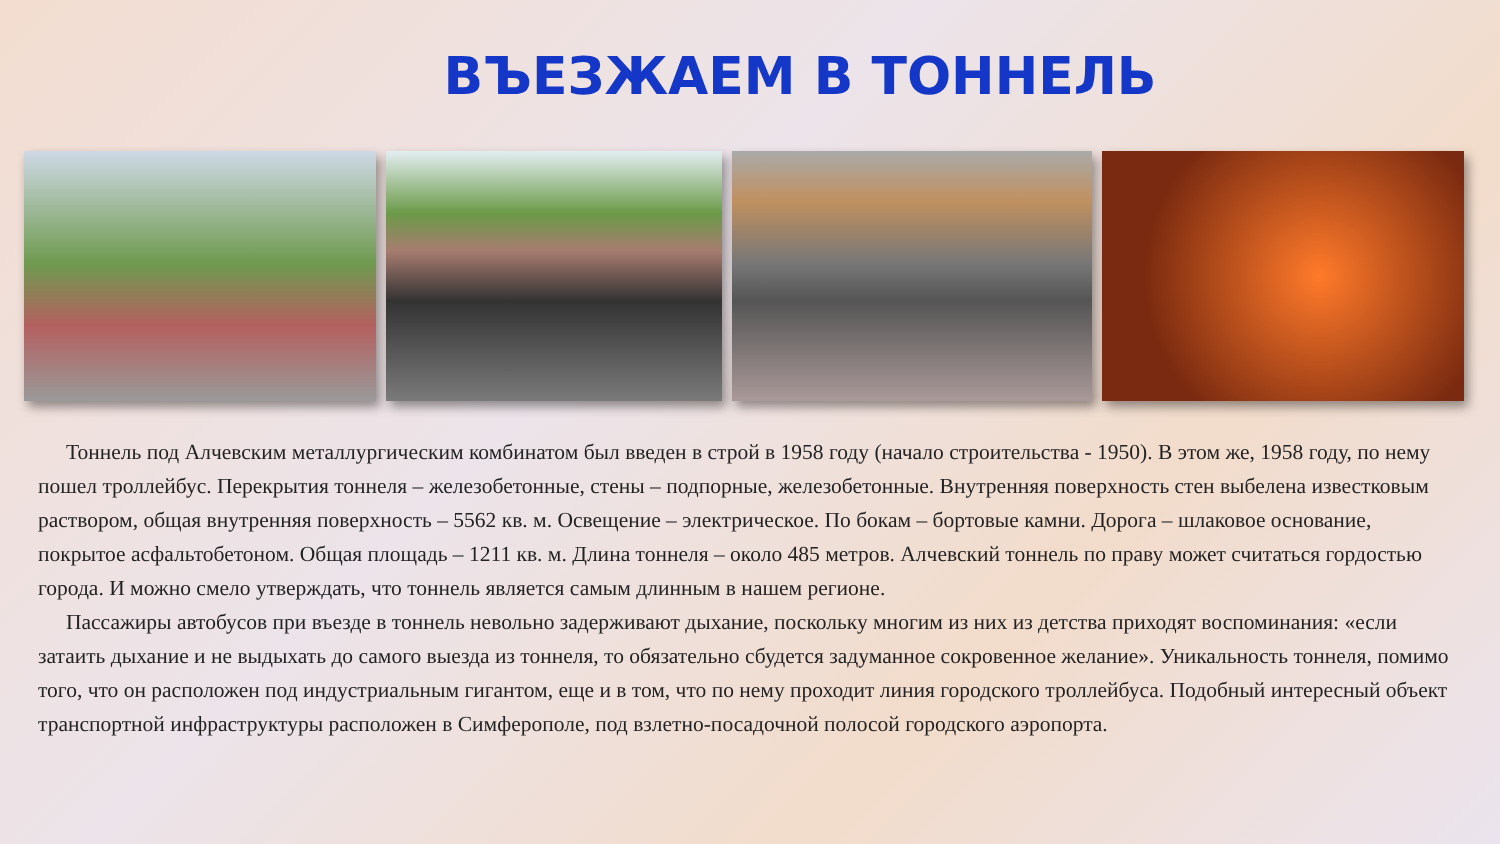ВЪЕЗЖАЕМ В ТОННЕЛЬ
Тоннель под Алчевским металлургическим комбинатом был введен в строй в 1958 году (начало строительства - 1950). В этом же, 1958 году, по нему пошел троллейбус. Перекрытия тоннеля – железобетонные, стены – подпорные, железобетонные. Внутренняя поверхность стен выбелена известковым раствором, общая внутренняя поверхность – 5562 кв. м. Освещение – электрическое. По бокам – бортовые камни. Дорога – шлаковое основание, покрытое асфальтобетоном. Общая площадь – 1211 кв. м. Длина тоннеля – около 485 метров. Алчевский тоннель по праву может считаться гордостью города. И можно смело утверждать, что тоннель является самым длинным в нашем регионе.
Пассажиры автобусов при въезде в тоннель невольно задерживают дыхание, поскольку многим из них из детства приходят воспоминания: «если затаить дыхание и не выдыхать до самого выезда из тоннеля, то обязательно сбудется задуманное сокровенное желание». Уникальность тоннеля, помимо того, что он расположен под индустриальным гигантом, еще и в том, что по нему проходит линия городского троллейбуса. Подобный интересный объект транспортной инфраструктуры расположен в Симферополе, под взлетно-посадочной полосой городского аэропорта.